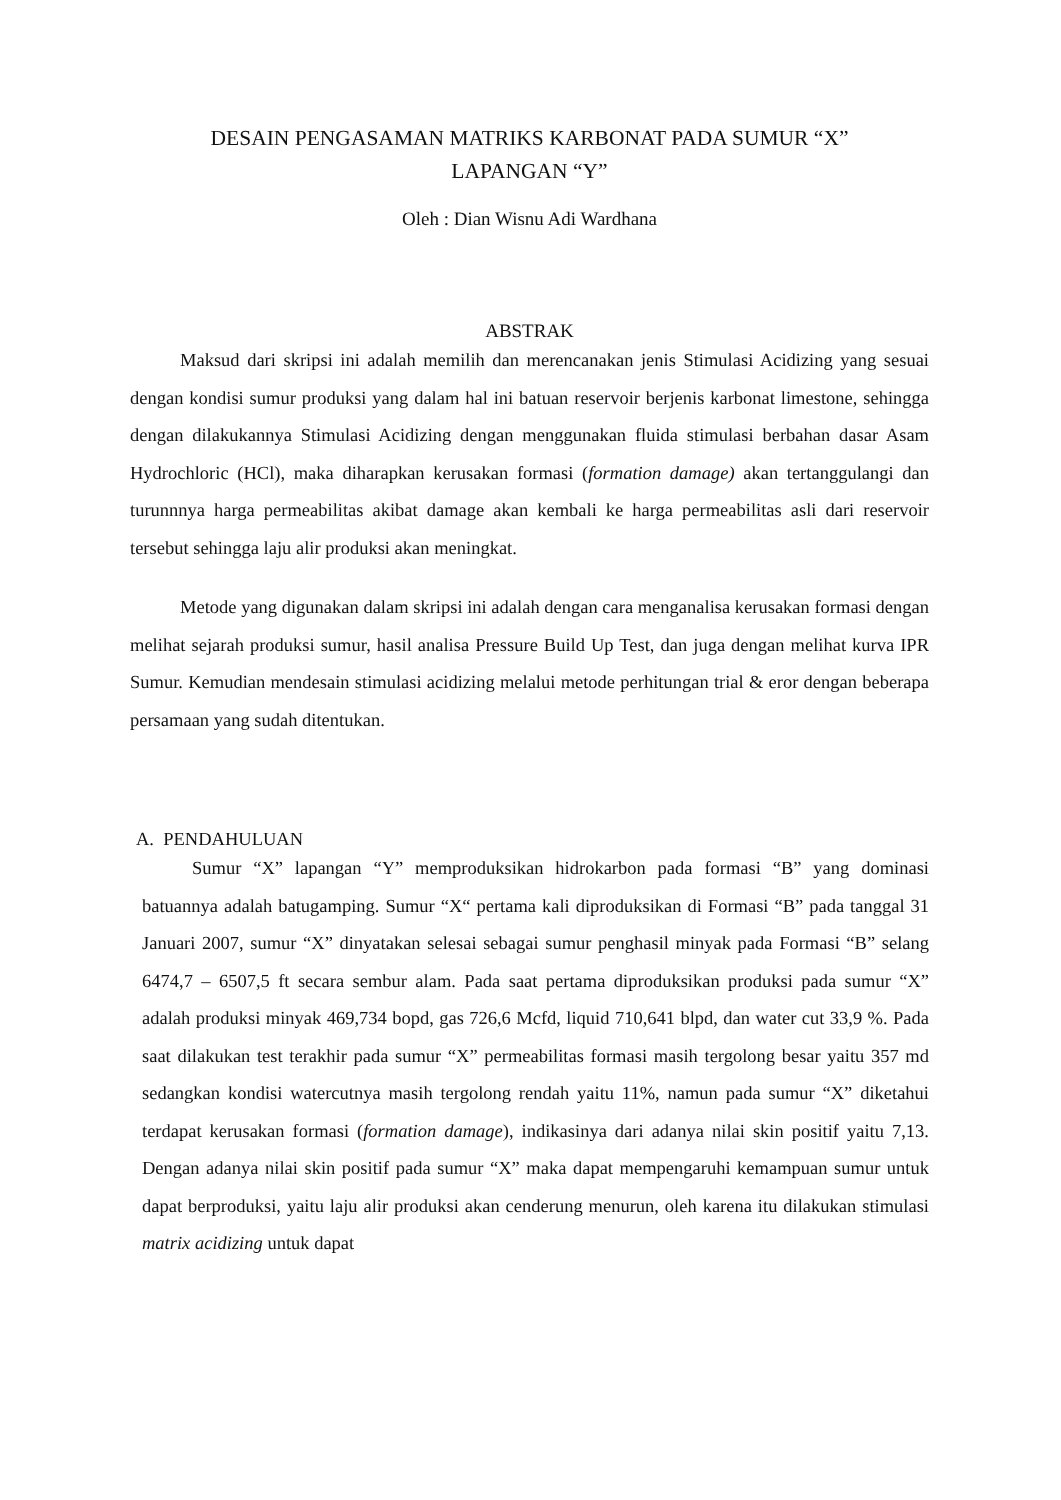DESAIN PENGASAMAN MATRIKS KARBONAT PADA SUMUR “X”
LAPANGAN “Y”
Oleh : Dian Wisnu Adi Wardhana
ABSTRAK
Maksud dari skripsi ini adalah memilih dan merencanakan jenis Stimulasi Acidizing yang sesuai dengan kondisi sumur produksi yang dalam hal ini batuan reservoir berjenis karbonat limestone, sehingga dengan dilakukannya Stimulasi Acidizing dengan menggunakan fluida stimulasi berbahan dasar Asam Hydrochloric (HCl), maka diharapkan kerusakan formasi (formation damage) akan tertanggulangi dan turunnnya harga permeabilitas akibat damage akan kembali ke harga permeabilitas asli dari reservoir tersebut sehingga laju alir produksi akan meningkat.
Metode yang digunakan dalam skripsi ini adalah dengan cara menganalisa kerusakan formasi dengan melihat sejarah produksi sumur, hasil analisa Pressure Build Up Test, dan juga dengan melihat kurva IPR Sumur. Kemudian mendesain stimulasi acidizing melalui metode perhitungan trial & eror dengan beberapa persamaan yang sudah ditentukan.
A. PENDAHULUAN
Sumur “X” lapangan “Y” memproduksikan hidrokarbon pada formasi “B” yang dominasi batuannya adalah batugamping. Sumur “X“ pertama kali diproduksikan di Formasi “B” pada tanggal 31 Januari 2007, sumur “X” dinyatakan selesai sebagai sumur penghasil minyak pada Formasi “B” selang 6474,7 – 6507,5 ft secara sembur alam. Pada saat pertama diproduksikan produksi pada sumur “X” adalah produksi minyak 469,734 bopd, gas 726,6 Mcfd, liquid 710,641 blpd, dan water cut 33,9 %. Pada saat dilakukan test terakhir pada sumur “X” permeabilitas formasi masih tergolong besar yaitu 357 md sedangkan kondisi watercutnya masih tergolong rendah yaitu 11%, namun pada sumur “X” diketahui terdapat kerusakan formasi (formation damage), indikasinya dari adanya nilai skin positif yaitu 7,13. Dengan adanya nilai skin positif pada sumur “X” maka dapat mempengaruhi kemampuan sumur untuk dapat berproduksi, yaitu laju alir produksi akan cenderung menurun, oleh karena itu dilakukan stimulasi matrix acidizing untuk dapat